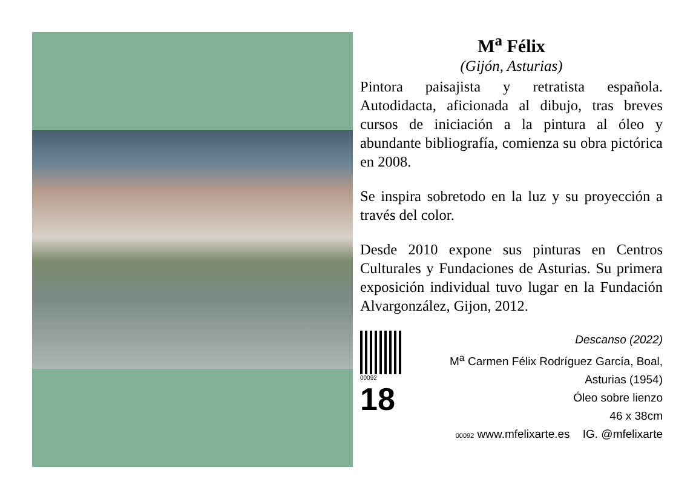M<sup>a</sup> Félix
(Gijón, Asturias)
Pintora paisajista y retratista española. Autodidacta, aficionada al dibujo, tras breves cursos de iniciación a la pintura al óleo y abundante bibliografía, comienza su obra pictórica en 2008.
Se inspira sobretodo en la luz y su proyección a través del color.
Desde 2010 expone sus pinturas en Centros Culturales y Fundaciones de Asturias. Su primera exposición individual tuvo lugar en la Fundación Alvargonzález, Gijon, 2012.
00092
18
Descanso (2022)
M<sup>a</sup> Carmen Félix Rodríguez García, Boal, Asturias (1954)
Óleo sobre lienzo
46 x 38cm
00092 www.mfelixarte.es IG. @mfelixarte